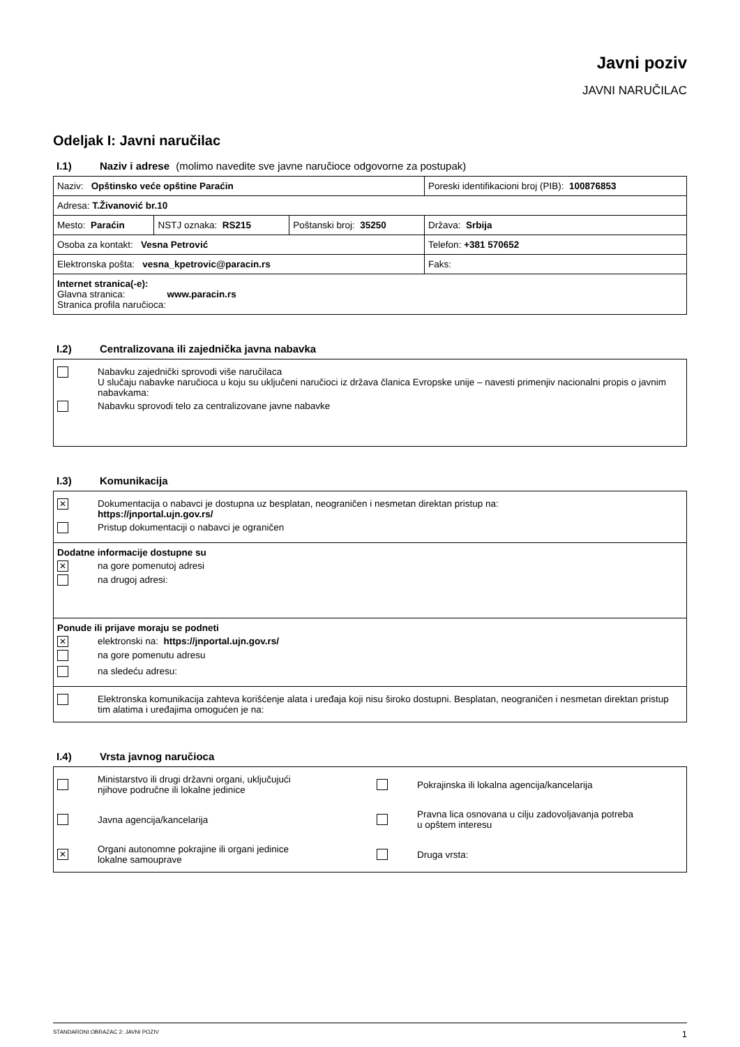Javni poziv
JAVNI NARUČILAC
Odeljak I: Javni naručilac
I.1) Naziv i adrese (molimo navedite sve javne naručioce odgovorne za postupak)
| Naziv: Opštinsko veće opštine Paraćin | | | Poreski identifikacioni broj (PIB): 100876853 |
| Adresa: T.Živanović br.10 | | | |
| Mesto: Paraćin | NSTJ oznaka: RS215 | Poštanski broj: 35250 | Država: Srbija |
| Osoba za kontakt: Vesna Petrović | | | Telefon: +381 570652 |
| Elektronska pošta: vesna_kpetrovic@paracin.rs | | | Faks: |
| Internet stranica(-e): Glavna stranica: www.paracin.rs Stranica profila naručioca: | | | |
I.2) Centralizovana ili zajednička javna nabavka
| Nabavku zajednički sprovodi više naručilaca U slučaju nabavke naručioca u koju su uključeni naručioci iz država članica Evropske unije – navesti primenjiv nacionalni propis o javnim nabavkama: Nabavku sprovodi telo za centralizovane javne nabavke |
I.3) Komunikacija
| ✕ Dokumentacija o nabavci je dostupna uz besplatan, neograničen i nesmetan direktan pristup na: https://jnportal.ujn.gov.rs/ Pristup dokumentaciji o nabavci je ograničen |
| Dodatne informacije dostupne su ✕ na gore pomenutoj adresi na drugoj adresi: |
| Ponude ili prijave moraju se podneti ✕ elektronski na: https://jnportal.ujn.gov.rs/ na gore pomenutu adresu na sledeću adresu: |
| Elektronska komunikacija zahteva korišćenje alata i uređaja koji nisu široko dostupni. Besplatan, neograničen i nesmetan direktan pristup tim alatima i uređajima omogućen je na: |
I.4) Vrsta javnog naručioca
| Ministarstvo ili drugi državni organi, uključujući njihove područne ili lokalne jedinice Pokrajinska ili lokalna agencija/kancelarija Javna agencija/kancelarija Pravna lica osnovana u cilju zadovoljavanja potreba u opštem interesu ✕ Organi autonomne pokrajine ili organi jedinice lokalne samouprave Druga vrsta: |
STANDARDNI OBRAZAC 2: JAVNI POZIV 1